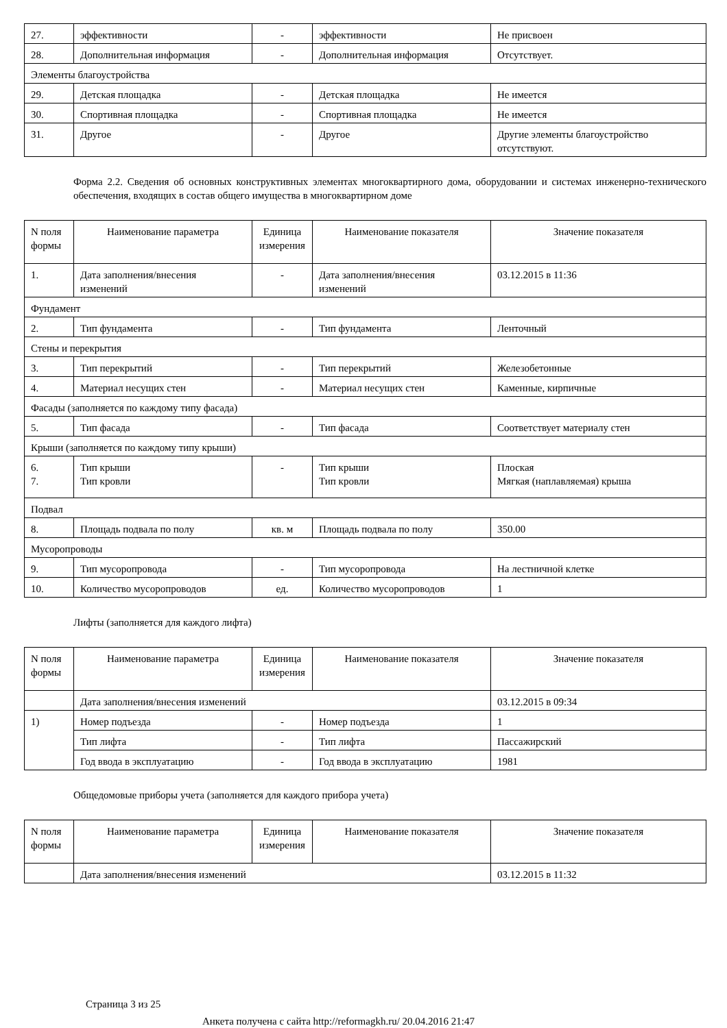| 27. | эффективности | - | эффективности | Не присвоен |
| 28. | Дополнительная информация | - | Дополнительная информация | Отсутствует. |
| Элементы благоустройства | | | | |
| 29. | Детская площадка | - | Детская площадка | Не имеется |
| 30. | Спортивная площадка | - | Спортивная площадка | Не имеется |
| 31. | Другое | - | Другое | Другие элементы благоустройство отсутствуют. |
Форма 2.2. Сведения об основных конструктивных элементах многоквартирного дома, оборудовании и системах инженерно-технического обеспечения, входящих в состав общего имущества в многоквартирном доме
| N поля формы | Наименование параметра | Единица измерения | Наименование показателя | Значение показателя |
| --- | --- | --- | --- | --- |
| 1. | Дата заполнения/внесения изменений | - | Дата заполнения/внесения изменений | 03.12.2015 в 11:36 |
| Фундамент | | | | |
| 2. | Тип фундамента | - | Тип фундамента | Ленточный |
| Стены и перекрытия | | | | |
| 3. | Тип перекрытий | - | Тип перекрытий | Железобетонные |
| 4. | Материал несущих стен | - | Материал несущих стен | Каменные, кирпичные |
| Фасады (заполняется по каждому типу фасада) | | | | |
| 5. | Тип фасада | - | Тип фасада | Соответствует материалу стен |
| Крыши (заполняется по каждому типу крыши) | | | | |
| 6. 7. | Тип крыши Тип кровли | - | Тип крыши Тип кровли | Плоская Мягкая (наплавляемая) крыша |
| Подвал | | | | |
| 8. | Площадь подвала по полу | кв. м | Площадь подвала по полу | 350.00 |
| Мусоропроводы | | | | |
| 9. | Тип мусоропровода | - | Тип мусоропровода | На лестничной клетке |
| 10. | Количество мусоропроводов | ед. | Количество мусоропроводов | 1 |
Лифты (заполняется для каждого лифта)
| N поля формы | Наименование параметра | Единица измерения | Наименование показателя | Значение показателя |
| --- | --- | --- | --- | --- |
| | Дата заполнения/внесения изменений | | | 03.12.2015 в 09:34 |
| 1) | Номер подъезда | - | Номер подъезда | 1 |
| | Тип лифта | - | Тип лифта | Пассажирский |
| | Год ввода в эксплуатацию | - | Год ввода в эксплуатацию | 1981 |
Общедомовые приборы учета (заполняется для каждого прибора учета)
| N поля формы | Наименование параметра | Единица измерения | Наименование показателя | Значение показателя |
| --- | --- | --- | --- | --- |
| | Дата заполнения/внесения изменений | | | 03.12.2015 в 11:32 |
Страница 3 из 25
Анкета получена с сайта http://reformagkh.ru/ 20.04.2016 21:47